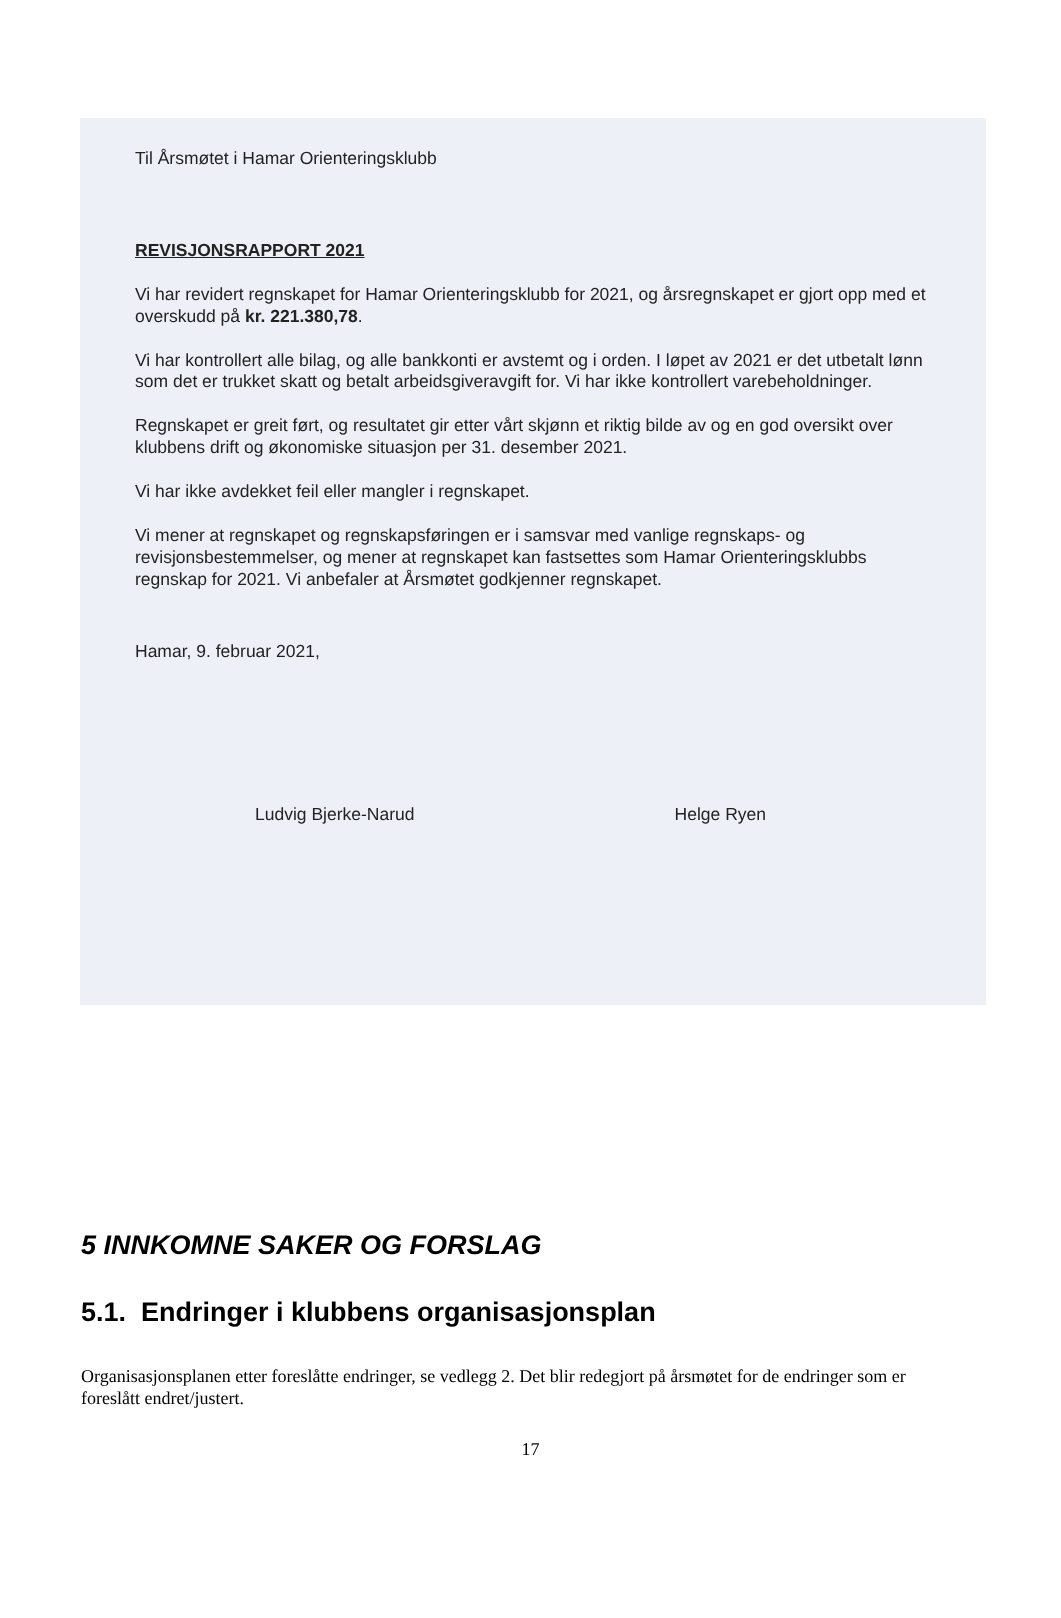Til Årsmøtet i Hamar Orienteringsklubb
REVISJONSRAPPORT 2021
Vi har revidert regnskapet for Hamar Orienteringsklubb for 2021, og årsregnskapet er gjort opp med et overskudd på kr. 221.380,78.
Vi har kontrollert alle bilag, og alle bankkonti er avstemt og i orden. I løpet av 2021 er det utbetalt lønn som det er trukket skatt og betalt arbeidsgiveravgift for. Vi har ikke kontrollert varebeholdninger.
Regnskapet er greit ført, og resultatet gir etter vårt skjønn et riktig bilde av og en god oversikt over klubbens drift og økonomiske situasjon per 31. desember 2021.
Vi har ikke avdekket feil eller mangler i regnskapet.
Vi mener at regnskapet og regnskapsføringen er i samsvar med vanlige regnskaps- og revisjonsbestemmelser, og mener at regnskapet kan fastsettes som Hamar Orienteringsklubbs regnskap for 2021. Vi anbefaler at Årsmøtet godkjenner regnskapet.
Hamar, 9. februar 2021,
Ludvig Bjerke-Narud Helge Ryen
5 INNKOMNE SAKER OG FORSLAG
5.1. Endringer i klubbens organisasjonsplan
Organisasjonsplanen etter foreslåtte endringer, se vedlegg 2. Det blir redegjort på årsmøtet for de endringer som er foreslått endret/justert.
17